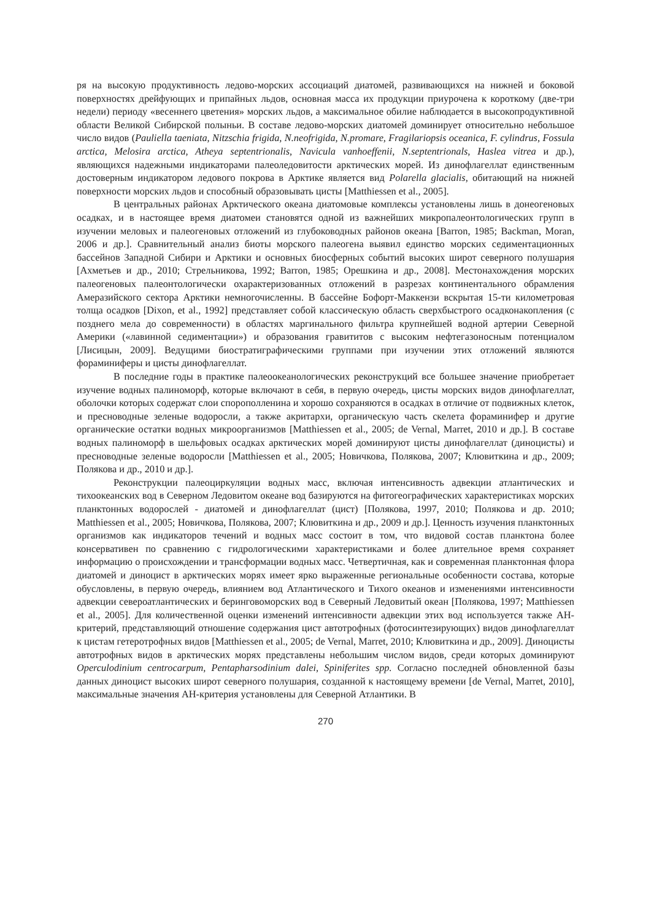ря на высокую продуктивность ледово-морских ассоциаций диатомей, развивающихся на нижней и боковой поверхностях дрейфующих и припайных льдов, основная масса их продукции приурочена к короткому (две-три недели) периоду «весеннего цветения» морских льдов, а максимальное обилие наблюдается в высокопродуктивной области Великой Сибирской полыньи. В составе ледово-морских диатомей доминирует относительно небольшое число видов (Pauliella taeniata, Nitzschia frigida, N.neofrigida, N.promare, Fragilariopsis oceanica, F. cylindrus, Fossula arctica, Melosira arctica, Atheya septentrionalis, Navicula vanhoeffenii, N.septentrionals, Haslea vitrea и др.), являющихся надежными индикаторами палеоледовитости арктических морей. Из динофлагеллат единственным достоверным индикатором ледового покрова в Арктике является вид Polarella glacialis, обитающий на нижней поверхности морских льдов и способный образовывать цисты [Matthiessen et al., 2005].
В центральных районах Арктического океана диатомовые комплексы установлены лишь в донеогеновых осадках, и в настоящее время диатомеи становятся одной из важнейших микропалеонтологических групп в изучении меловых и палеогеновых отложений из глубоководных районов океана [Barron, 1985; Backman, Moran, 2006 и др.]. Сравнительный анализ биоты морского палеогена выявил единство морских седиментационных бассейнов Западной Сибири и Арктики и основных биосферных событий высоких широт северного полушария [Ахметьев и др., 2010; Стрельникова, 1992; Barron, 1985; Орешкина и др., 2008]. Местонахождения морских палеогеновых палеонтологически охарактеризованных отложений в разрезах континентального обрамления Амеразийского сектора Арктики немногочисленны. В бассейне Бофорт-Маккензи вскрытая 15-ти километровая толща осадков [Dixon, et al., 1992] представляет собой классическую область сверхбыстрого осадконакопления (с позднего мела до современности) в областях маргинального фильтра крупнейшей водной артерии Северной Америки («лавинной седиментации») и образования гравититов с высоким нефтегазоносным потенциалом [Лисицын, 2009]. Ведущими биостратиграфическими группами при изучении этих отложений являются фораминиферы и цисты динофлагеллат.
В последние годы в практике палеоокеанологических реконструкций все большее значение приобретает изучение водных палиноморф, которые включают в себя, в первую очередь, цисты морских видов динофлагеллат, оболочки которых содержат слои спорополленина и хорошо сохраняются в осадках в отличие от подвижных клеток, и пресноводные зеленые водоросли, а также акритархи, органическую часть скелета фораминифер и другие органические остатки водных микроорганизмов [Matthiessen et al., 2005; de Vernal, Marret, 2010 и др.]. В составе водных палиноморф в шельфовых осадках арктических морей доминируют цисты динофлагеллат (диноцисты) и пресноводные зеленые водоросли [Matthiessen et al., 2005; Новичкова, Полякова, 2007; Клювиткина и др., 2009; Полякова и др., 2010 и др.].
Реконструкции палеоциркуляции водных масс, включая интенсивность адвекции атлантических и тихоокеанских вод в Северном Ледовитом океане вод базируются на фитогеографических характеристиках морских планктонных водорослей - диатомей и динофлагеллат (цист) [Полякова, 1997, 2010; Полякова и др. 2010; Matthiessen et al., 2005; Новичкова, Полякова, 2007; Клювиткина и др., 2009 и др.]. Ценность изучения планктонных организмов как индикаторов течений и водных масс состоит в том, что видовой состав планктона более консервативен по сравнению с гидрологическими характеристиками и более длительное время сохраняет информацию о происхождении и трансформации водных масс. Четвертичная, как и современная планктонная флора диатомей и диноцист в арктических морях имеет ярко выраженные региональные особенности состава, которые обусловлены, в первую очередь, влиянием вод Атлантического и Тихого океанов и изменениями интенсивности адвекции североатлантических и беринговоморских вод в Северный Ледовитый океан [Полякова, 1997; Matthiessen et al., 2005]. Для количественной оценки изменений интенсивности адвекции этих вод используется также АН-критерий, представляющий отношение содержания цист автотрофных (фотосинтезирующих) видов динофлагеллат к цистам гетеротрофных видов [Matthiessen et al., 2005; de Vernal, Marret, 2010; Клювиткина и др., 2009]. Диноцисты автотрофных видов в арктических морях представлены небольшим числом видов, среди которых доминируют Operculodinium centrocarpum, Pentapharsodinium dalei, Spiniferites spp. Согласно последней обновленной базы данных диноцист высоких широт северного полушария, созданной к настоящему времени [de Vernal, Marret, 2010], максимальные значения АН-критерия установлены для Северной Атлантики. В
270